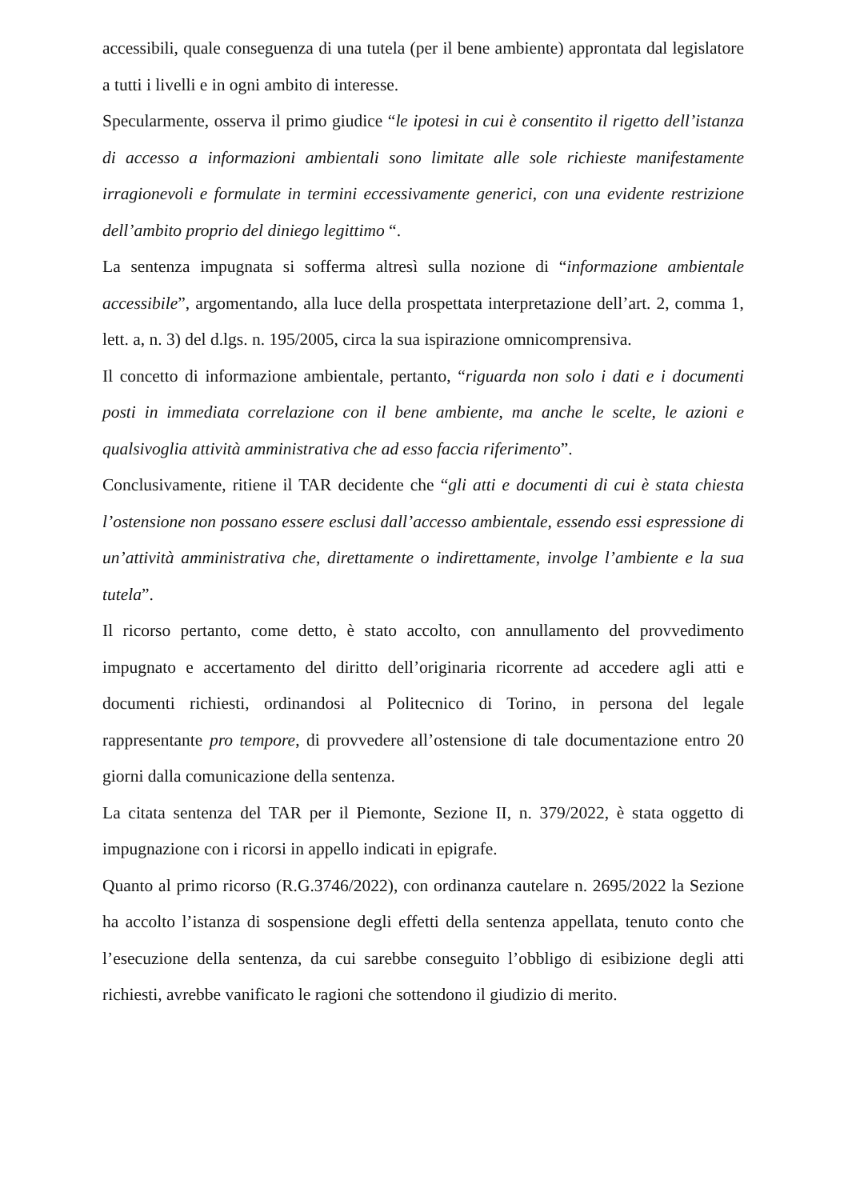accessibili, quale conseguenza di una tutela (per il bene ambiente) approntata dal legislatore a tutti i livelli e in ogni ambito di interesse.
Specularmente, osserva il primo giudice “le ipotesi in cui è consentito il rigetto dell’istanza di accesso a informazioni ambientali sono limitate alle sole richieste manifestamente irragionevoli e formulate in termini eccessivamente generici, con una evidente restrizione dell’ambito proprio del diniego legittimo “.
La sentenza impugnata si sofferma altresì sulla nozione di “informazione ambientale accessibile”, argomentando, alla luce della prospettata interpretazione dell’art. 2, comma 1, lett. a, n. 3) del d.lgs. n. 195/2005, circa la sua ispirazione omnicomprensiva.
Il concetto di informazione ambientale, pertanto, “riguarda non solo i dati e i documenti posti in immediata correlazione con il bene ambiente, ma anche le scelte, le azioni e qualsivoglia attività amministrativa che ad esso faccia riferimento”.
Conclusivamente, ritiene il TAR decidente che “gli atti e documenti di cui è stata chiesta l’ostensione non possano essere esclusi dall’accesso ambientale, essendo essi espressione di un’attività amministrativa che, direttamente o indirettamente, involge l’ambiente e la sua tutela”.
Il ricorso pertanto, come detto, è stato accolto, con annullamento del provvedimento impugnato e accertamento del diritto dell’originaria ricorrente ad accedere agli atti e documenti richiesti, ordinandosi al Politecnico di Torino, in persona del legale rappresentante pro tempore, di provvedere all’ostensione di tale documentazione entro 20 giorni dalla comunicazione della sentenza.
La citata sentenza del TAR per il Piemonte, Sezione II, n. 379/2022, è stata oggetto di impugnazione con i ricorsi in appello indicati in epigrafe.
Quanto al primo ricorso (R.G.3746/2022), con ordinanza cautelare n. 2695/2022 la Sezione ha accolto l’istanza di sospensione degli effetti della sentenza appellata, tenuto conto che l’esecuzione della sentenza, da cui sarebbe conseguito l’obbligo di esibizione degli atti richiesti, avrebbe vanificato le ragioni che sottendono il giudizio di merito.